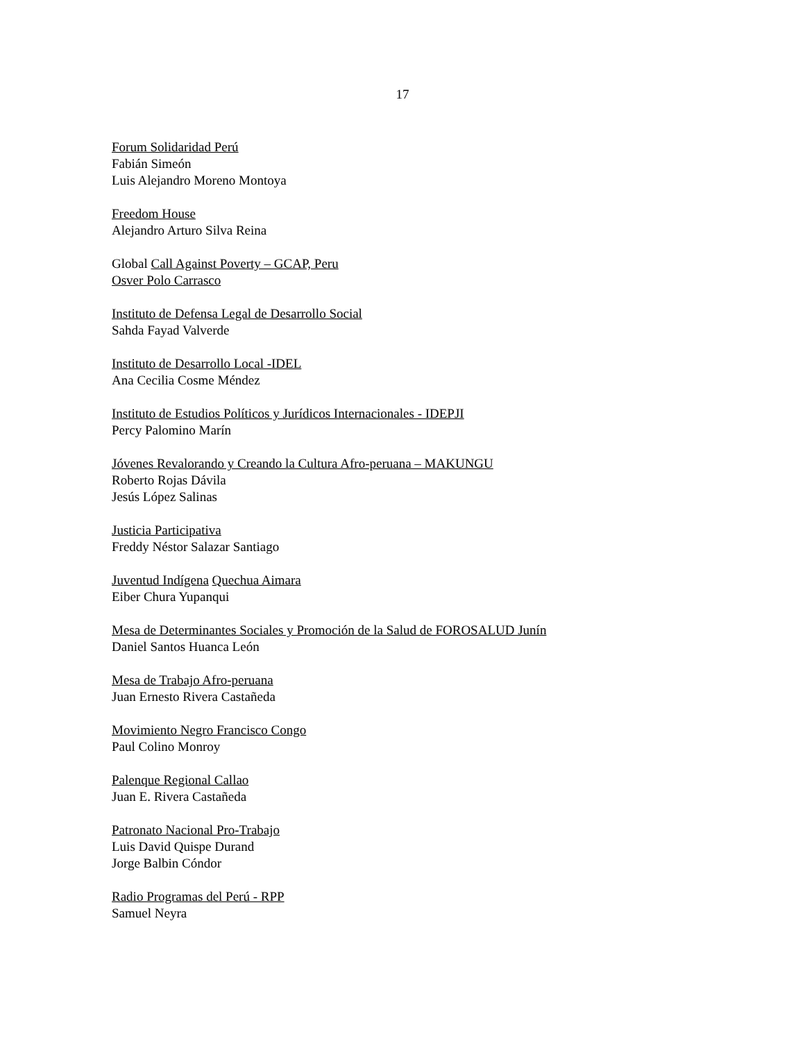17
Forum Solidaridad Perú
Fabián Simeón
Luis Alejandro Moreno Montoya
Freedom House
Alejandro Arturo Silva Reina
Global Call Against Poverty – GCAP, Peru
Osver Polo Carrasco
Instituto de Defensa Legal de Desarrollo Social
Sahda Fayad Valverde
Instituto de Desarrollo Local -IDEL
Ana Cecilia Cosme Méndez
Instituto de Estudios Políticos y Jurídicos Internacionales - IDEPJI
Percy Palomino Marín
Jóvenes Revalorando y Creando la Cultura Afro-peruana – MAKUNGU
Roberto Rojas Dávila
Jesús López Salinas
Justicia Participativa
Freddy Néstor Salazar Santiago
Juventud Indígena Quechua Aimara
Eiber Chura Yupanqui
Mesa de Determinantes Sociales y Promoción de la Salud de FOROSALUD Junín
Daniel Santos Huanca León
Mesa de Trabajo Afro-peruana
Juan Ernesto Rivera Castañeda
Movimiento Negro Francisco Congo
Paul Colino Monroy
Palenque Regional Callao
Juan E. Rivera Castañeda
Patronato Nacional Pro-Trabajo
Luis David Quispe Durand
Jorge Balbin Cóndor
Radio Programas del Perú - RPP
Samuel Neyra